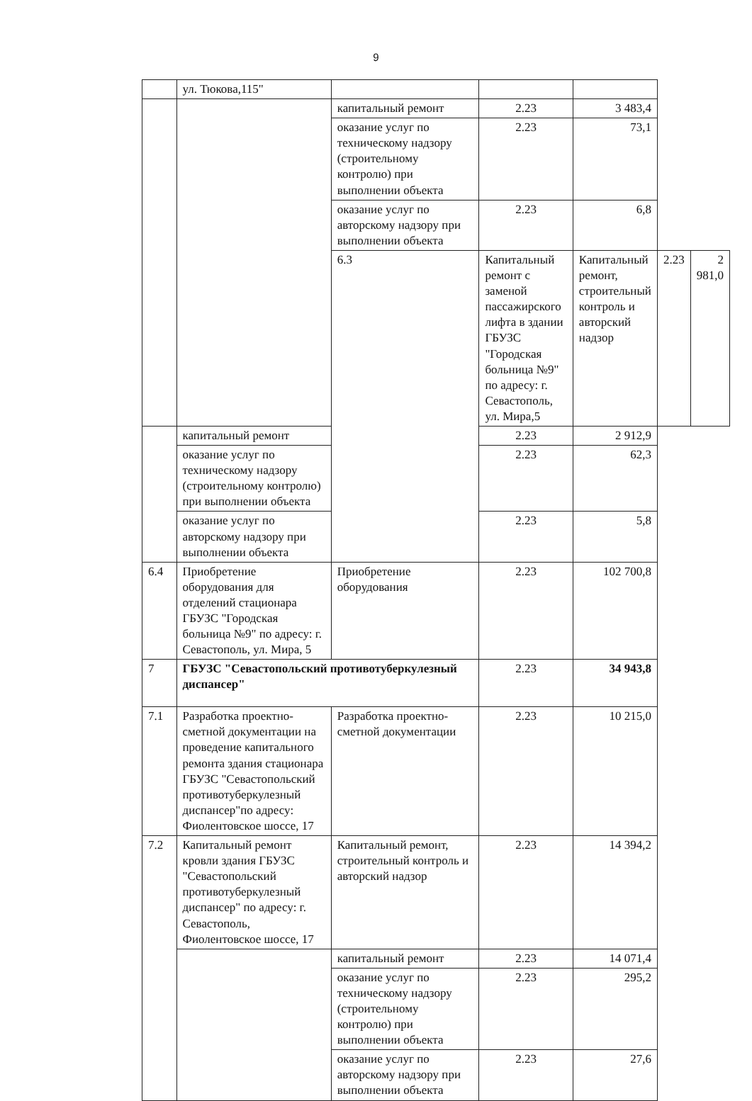9
| | ул. Тюкова,115" | | | | | |
| | | капитальный ремонт | 2.23 | 3 483,4 | | |
| | | оказание услуг по техническому надзору (строительному контролю) при выполнении объекта | 2.23 | 73,1 | | |
| | | оказание услуг по авторскому надзору при выполнении объекта | 2.23 | 6,8 | | |
| | | 6.3 | Капитальный ремонт с заменой пассажирского лифта в здании ГБУЗС "Городская больница №9" по адресу: г. Севастополь, ул. Мира,5 | Капитальный ремонт, строительный контроль и авторский надзор | 2.23 | 2 981,0 |
| | капитальный ремонт | | 2.23 | 2 912,9 | | |
| | оказание услуг по техническому надзору (строительному контролю) при выполнении объекта | | 2.23 | 62,3 | | |
| | оказание услуг по авторскому надзору при выполнении объекта | | 2.23 | 5,8 | | |
| 6.4 | Приобретение оборудования для отделений стационара ГБУЗС "Городская больница №9" по адресу: г. Севастополь, ул. Мира, 5 | Приобретение оборудования | 2.23 | 102 700,8 | | |
| 7 | ГБУЗС "Севастопольский противотуберкулезный диспансер" | | 2.23 | 34 943,8 | | |
| 7.1 | Разработка проектно-сметной документации на проведение капитального ремонта здания стационара ГБУЗС "Севастопольский противотуберкулезный диспансер"по адресу: Фиолентовское шоссе, 17 | Разработка проектно-сметной документации | 2.23 | 10 215,0 | | |
| 7.2 | Капитальный ремонт кровли здания ГБУЗС "Севастопольский противотуберкулезный диспансер" по адресу: г. Севастополь, Фиолентовское шоссе, 17 | Капитальный ремонт, строительный контроль и авторский надзор | 2.23 | 14 394,2 | | |
| | | капитальный ремонт | 2.23 | 14 071,4 | | |
| | | оказание услуг по техническому надзору (строительному контролю) при выполнении объекта | 2.23 | 295,2 | | |
| | | оказание услуг по авторскому надзору при выполнении объекта | 2.23 | 27,6 | | |